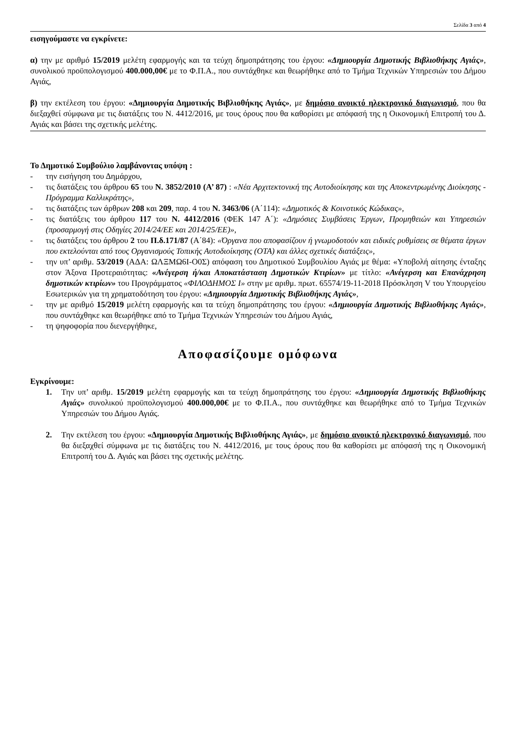Σελίδα 3 από 4
εισηγούμαστε να εγκρίνετε:
α) την με αριθμό 15/2019 μελέτη εφαρμογής και τα τεύχη δημοπράτησης του έργου: «Δημιουργία Δημοτικής Βιβλιοθήκης Αγιάς», συνολικού προϋπολογισμού 400.000,00€ με το Φ.Π.Α., που συντάχθηκε και θεωρήθηκε από το Τμήμα Τεχνικών Υπηρεσιών του Δήμου Αγιάς,
β) την εκτέλεση του έργου: «Δημιουργία Δημοτικής Βιβλιοθήκης Αγιάς», με δημόσιο ανοικτό ηλεκτρονικό διαγωνισμό, που θα διεξαχθεί σύμφωνα με τις διατάξεις του Ν. 4412/2016, με τους όρους που θα καθορίσει με απόφασή της η Οικονομική Επιτροπή του Δ. Αγιάς και βάσει της σχετικής μελέτης.
Το Δημοτικό Συμβούλιο λαμβάνοντας υπόψη :
- την εισήγηση του Δημάρχου,
- τις διατάξεις του άρθρου 65 του Ν. 3852/2010 (Α’ 87) : «Νέα Αρχιτεκτονική της Αυτοδιοίκησης και της Αποκεντρωμένης Διοίκησης - Πρόγραμμα Καλλικράτης»,
- τις διατάξεις των άρθρων 208 και 209, παρ. 4 του Ν. 3463/06 (Α΄114): «Δημοτικός & Κοινοτικός Κώδικας»,
- τις διατάξεις του άρθρου 117 του Ν. 4412/2016 (ΦΕΚ 147 Α΄): «Δημόσιες Συμβάσεις Έργων, Προμηθειών και Υπηρεσιών (προσαρμογή στις Οδηγίες 2014/24/ΕΕ και 2014/25/ΕΕ)»,
- τις διατάξεις του άρθρου 2 του Π.δ.171/87 (Α΄84): «Όργανα που αποφασίζουν ή γνωμοδοτούν και ειδικές ρυθμίσεις σε θέματα έργων που εκτελούνται από τους Οργανισμούς Τοπικής Αυτοδιοίκησης (ΟΤΑ) και άλλες σχετικές διατάξεις»,
- την υπ’ αριθμ. 53/2019 (ΑΔΑ: ΩΛΞΜΩ6Ι-Ο0Σ) απόφαση του Δημοτικού Συμβουλίου Αγιάς με θέμα: «Υποβολή αίτησης ένταξης στον Άξονα Προτεραιότητας: «Ανέγερση ή/και Αποκατάσταση Δημοτικών Κτιρίων» με τίτλο: «Ανέγερση και Επανάχρηση δημοτικών κτιρίων» του Προγράμματος «ΦΙΛΟΔΗΜΟΣ Ι» στην με αριθμ. πρωτ. 65574/19-11-2018 Πρόσκληση V του Υπουργείου Εσωτερικών για τη χρηματοδότηση του έργου: «Δημιουργία Δημοτικής Βιβλιοθήκης Αγιάς»,
- την με αριθμό 15/2019 μελέτη εφαρμογής και τα τεύχη δημοπράτησης του έργου: «Δημιουργία Δημοτικής Βιβλιοθήκης Αγιάς», που συντάχθηκε και θεωρήθηκε από το Τμήμα Τεχνικών Υπηρεσιών του Δήμου Αγιάς,
- τη ψηφοφορία που διενεργήθηκε,
Αποφασίζουμε ομόφωνα
Εγκρίνουμε:
1. Την υπ’ αριθμ. 15/2019 μελέτη εφαρμογής και τα τεύχη δημοπράτησης του έργου: «Δημιουργία Δημοτικής Βιβλιοθήκης Αγιάς» συνολικού προϋπολογισμού 400.000,00€ με το Φ.Π.Α., που συντάχθηκε και θεωρήθηκε από το Τμήμα Τεχνικών Υπηρεσιών του Δήμου Αγιάς.
2. Την εκτέλεση του έργου: «Δημιουργία Δημοτικής Βιβλιοθήκης Αγιάς», με δημόσιο ανοικτό ηλεκτρονικό διαγωνισμό, που θα διεξαχθεί σύμφωνα με τις διατάξεις του Ν. 4412/2016, με τους όρους που θα καθορίσει με απόφασή της η Οικονομική Επιτροπή του Δ. Αγιάς και βάσει της σχετικής μελέτης.